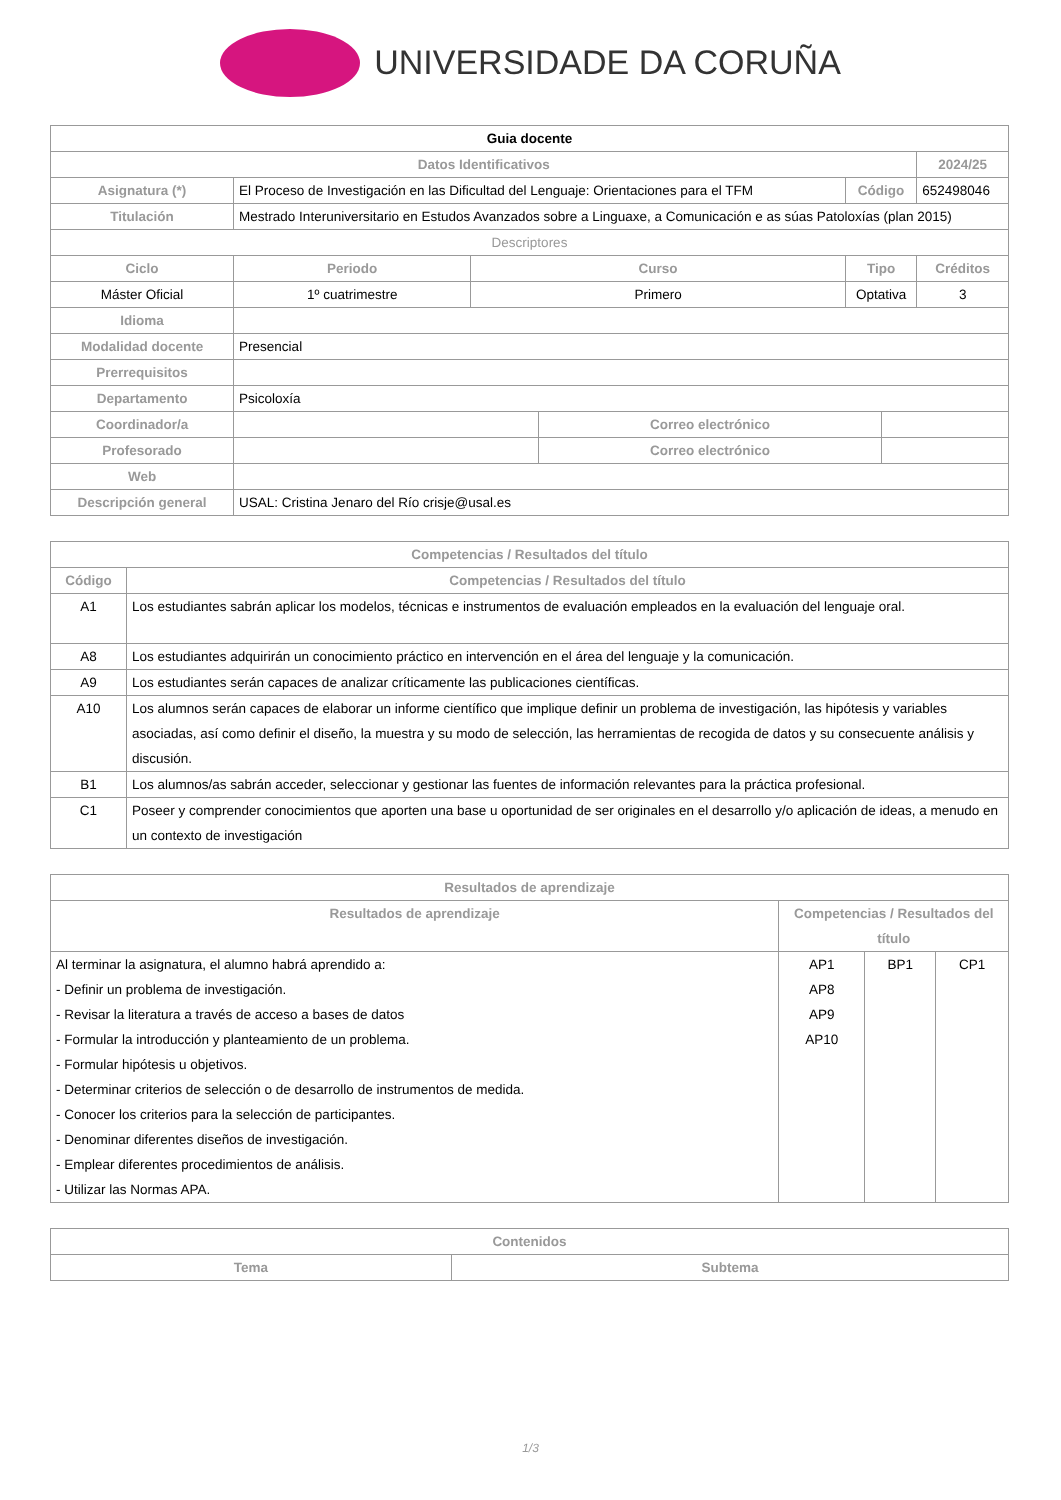UNIVERSIDADE DA CORUÑA
| Guia docente | | | | | | |
| --- | --- | --- | --- | --- | --- | --- |
| Datos Identificativos | | | | | | 2024/25 |
| Asignatura (*) | El Proceso de Investigación en las Dificultad del Lenguaje: Orientaciones para el TFM | | | Código | | 652498046 |
| Titulación | Mestrado Interuniversitario en Estudos Avanzados sobre a Linguaxe, a Comunicación e as súas Patoloxías (plan 2015) | | | | | |
| Descriptores | | | | | | |
| Ciclo | Periodo | Curso | | Tipo | | Créditos |
| Máster Oficial | 1º cuatrimestre | Primero | | Optativa | | 3 |
| Idioma | | | | | | |
| Modalidad docente | Presencial | | | | | |
| Prerrequisitos | | | | | | |
| Departamento | Psicoloxía | | | | | |
| Coordinador/a | | | Correo electrónico | | | |
| Profesorado | | | Correo electrónico | | | |
| Web | | | | | | |
| Descripción general | USAL: Cristina Jenaro del Río crisje@usal.es | | | | | |
| Competencias / Resultados del título | |
| --- | --- |
| Código | Competencias / Resultados del título |
| A1 | Los estudiantes sabrán aplicar los modelos, técnicas e instrumentos de evaluación empleados en la evaluación del lenguaje oral. |
| A8 | Los estudiantes adquirirán un conocimiento práctico en intervención en el área del lenguaje y la comunicación. |
| A9 | Los estudiantes serán capaces de analizar críticamente las publicaciones científicas. |
| A10 | Los alumnos serán capaces de elaborar un informe científico que implique definir un problema de investigación, las hipótesis y variables asociadas, así como definir el diseño, la muestra y su modo de selección, las herramientas de recogida de datos y su consecuente análisis y discusión. |
| B1 | Los alumnos/as sabrán acceder, seleccionar y gestionar las fuentes de información relevantes para la práctica profesional. |
| C1 | Poseer y comprender conocimientos que aporten una base u oportunidad de ser originales en el desarrollo y/o aplicación de ideas, a menudo en un contexto de investigación |
| Resultados de aprendizaje | | | |
| --- | --- | --- | --- |
| Resultados de aprendizaje | Competencias / Resultados del título | | |
| Al terminar la asignatura, el alumno habrá aprendido a: - Definir un problema de investigación. - Revisar la literatura a través de acceso a bases de datos - Formular la introducción y planteamiento de un problema. - Formular hipótesis u objetivos. - Determinar criterios de selección o de desarrollo de instrumentos de medida. - Conocer los criterios para la selección de participantes. - Denominar diferentes diseños de investigación. - Emplear diferentes procedimientos de análisis. - Utilizar las Normas APA. | AP1 AP8 AP9 AP10 | BP1 | CP1 |
| Contenidos | |
| --- | --- |
| Tema | Subtema |
1/3